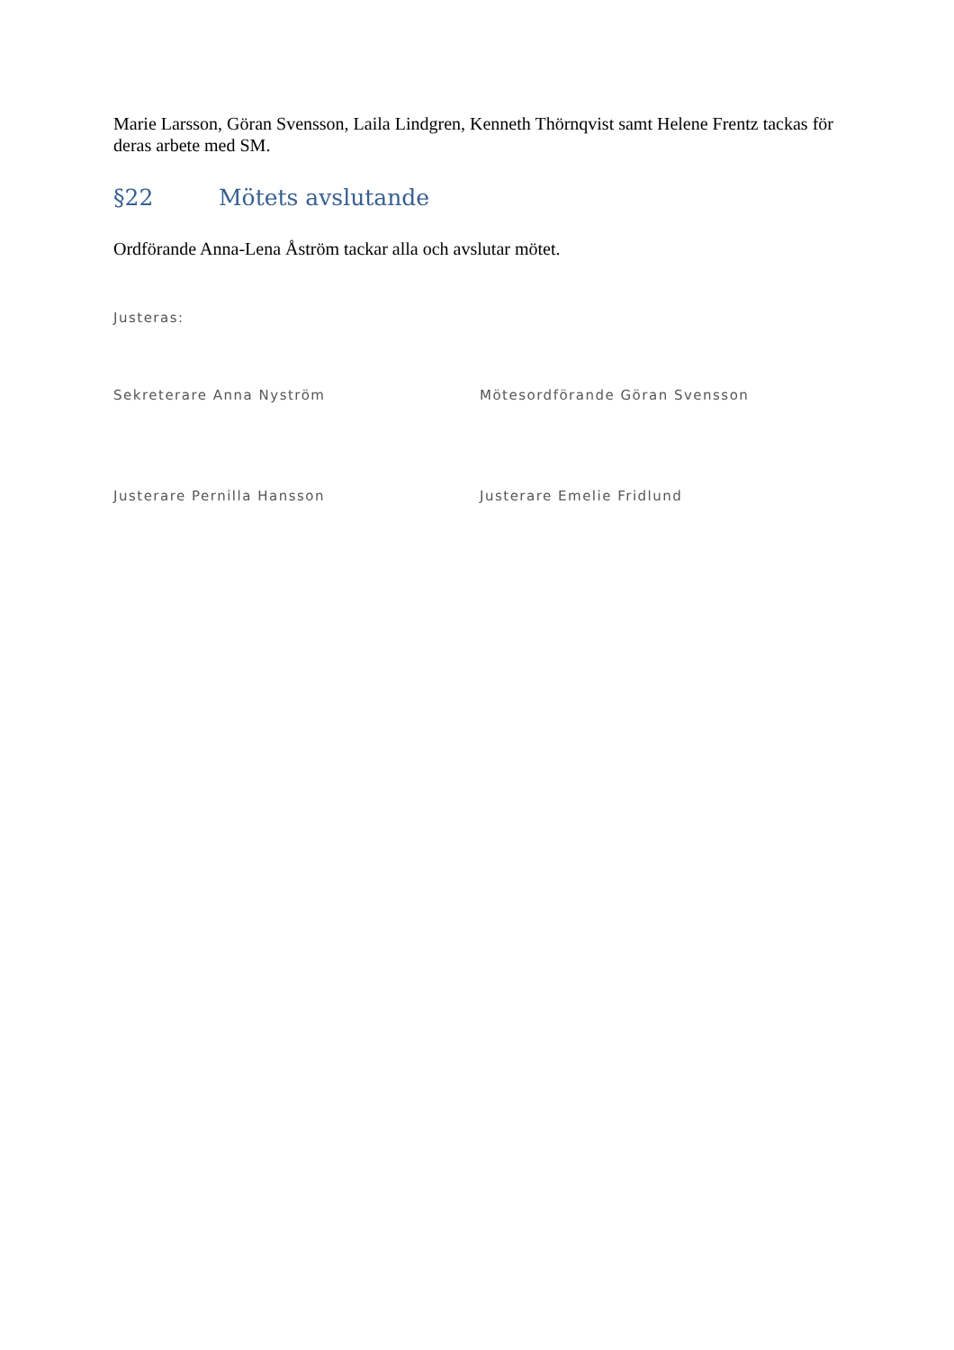Marie Larsson, Göran Svensson, Laila Lindgren, Kenneth Thörnqvist samt Helene Frentz tackas för deras arbete med SM.
§22 Mötets avslutande
Ordförande Anna-Lena Åström tackar alla och avslutar mötet.
Justeras:
Sekreterare Anna Nyström Mötesordförande Göran Svensson
Justerare Pernilla Hansson Justerare Emelie Fridlund